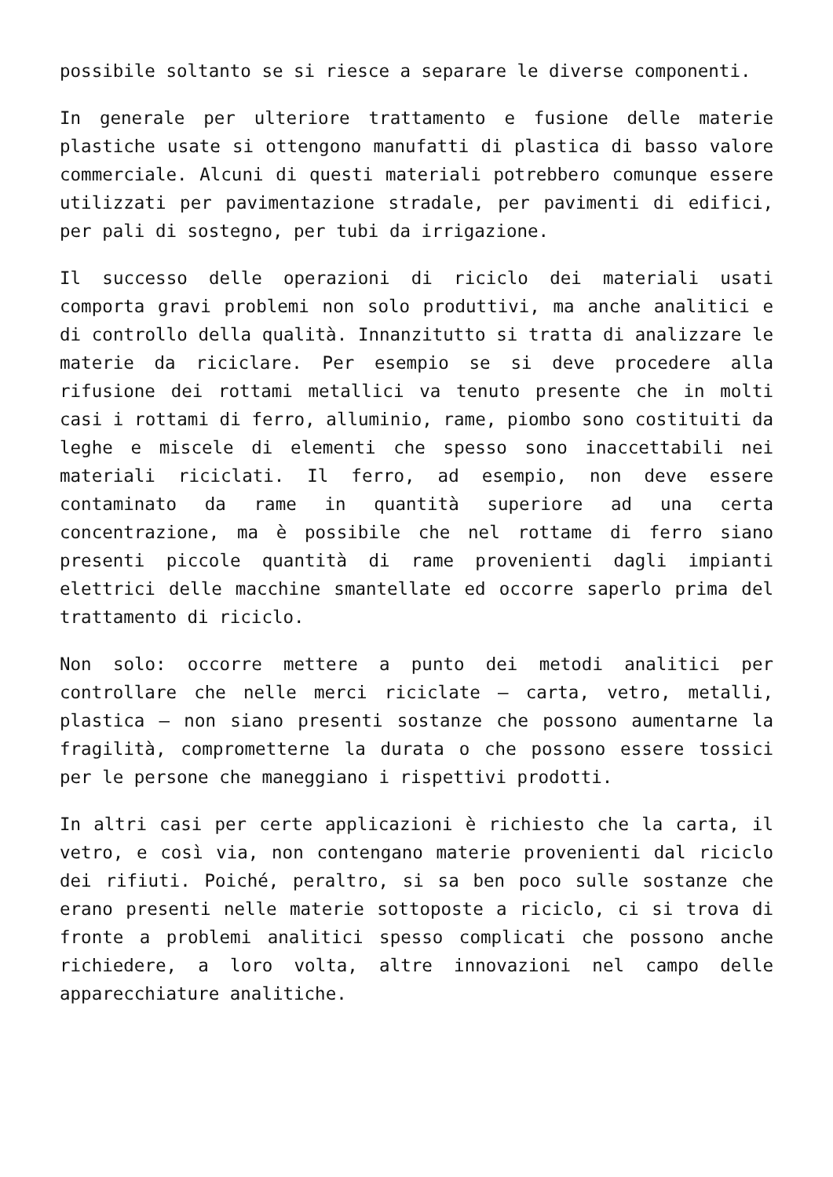possibile soltanto se si riesce a separare le diverse componenti.
In generale per ulteriore trattamento e fusione delle materie plastiche usate si ottengono manufatti di plastica di basso valore commerciale. Alcuni di questi materiali potrebbero comunque essere utilizzati per pavimentazione stradale, per pavimenti di edifici, per pali di sostegno, per tubi da irrigazione.
Il successo delle operazioni di riciclo dei materiali usati comporta gravi problemi non solo produttivi, ma anche analitici e di controllo della qualità. Innanzitutto si tratta di analizzare le materie da riciclare. Per esempio se si deve procedere alla rifusione dei rottami metallici va tenuto presente che in molti casi i rottami di ferro, alluminio, rame, piombo sono costituiti da leghe e miscele di elementi che spesso sono inaccettabili nei materiali riciclati. Il ferro, ad esempio, non deve essere contaminato da rame in quantità superiore ad una certa concentrazione, ma è possibile che nel rottame di ferro siano presenti piccole quantità di rame provenienti dagli impianti elettrici delle macchine smantellate ed occorre saperlo prima del trattamento di riciclo.
Non solo: occorre mettere a punto dei metodi analitici per controllare che nelle merci riciclate – carta, vetro, metalli, plastica – non siano presenti sostanze che possono aumentarne la fragilità, comprometterne la durata o che possono essere tossici per le persone che maneggiano i rispettivi prodotti.
In altri casi per certe applicazioni è richiesto che la carta, il vetro, e così via, non contengano materie provenienti dal riciclo dei rifiuti. Poiché, peraltro, si sa ben poco sulle sostanze che erano presenti nelle materie sottoposte a riciclo, ci si trova di fronte a problemi analitici spesso complicati che possono anche richiedere, a loro volta, altre innovazioni nel campo delle apparecchiature analitiche.